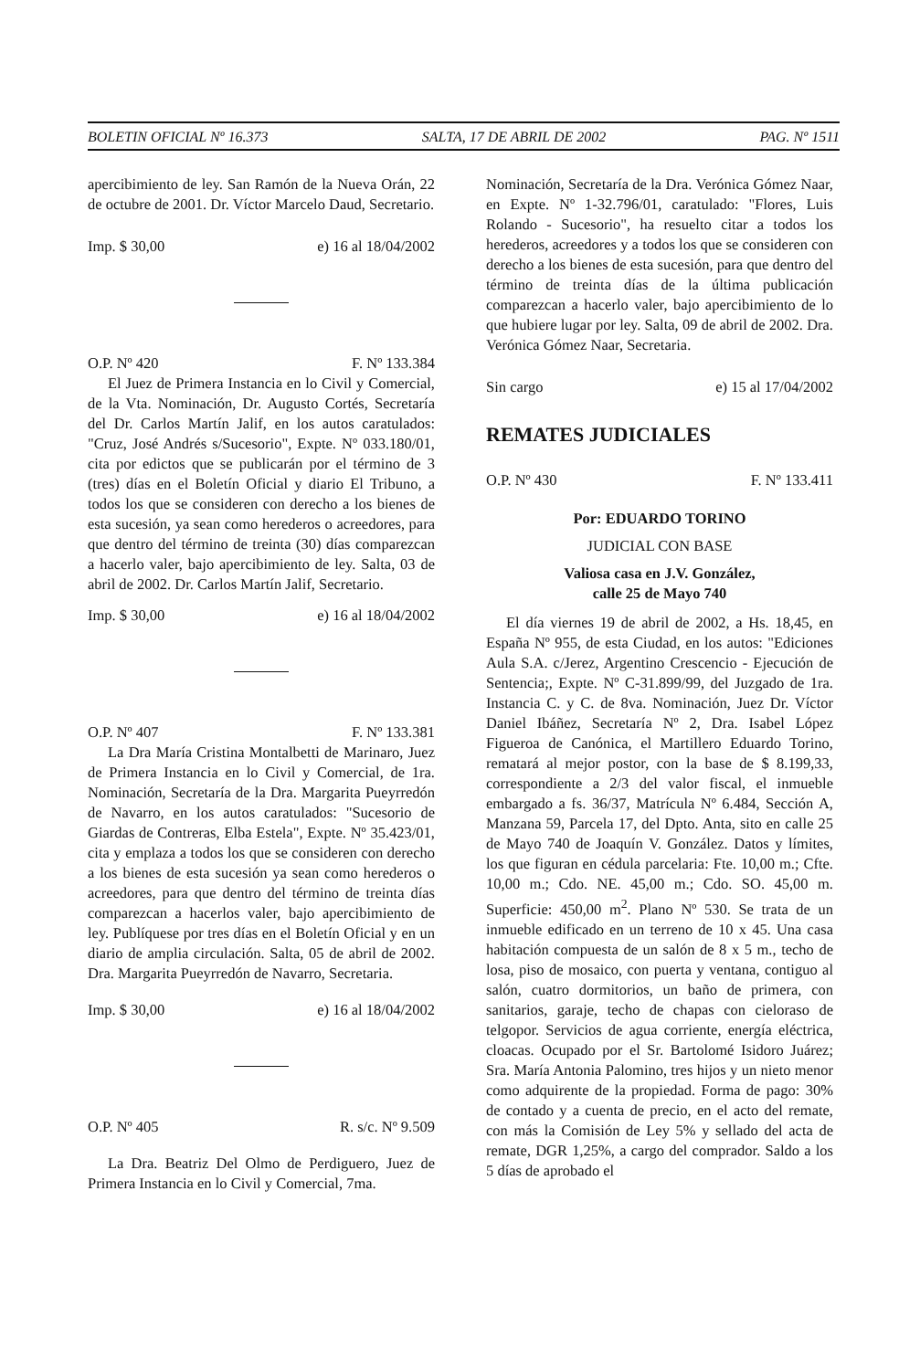BOLETIN OFICIAL Nº 16.373 SALTA, 17 DE ABRIL DE 2002 PAG. Nº 1511
apercibimiento de ley. San Ramón de la Nueva Orán, 22 de octubre de 2001. Dr. Víctor Marcelo Daud, Secretario.
Imp. $ 30,00 e) 16 al 18/04/2002
O.P. Nº 420 F. Nº 133.384
El Juez de Primera Instancia en lo Civil y Comercial, de la Vta. Nominación, Dr. Augusto Cortés, Secretaría del Dr. Carlos Martín Jalif, en los autos caratulados: "Cruz, José Andrés s/Sucesorio", Expte. Nº 033.180/01, cita por edictos que se publicarán por el término de 3 (tres) días en el Boletín Oficial y diario El Tribuno, a todos los que se consideren con derecho a los bienes de esta sucesión, ya sean como herederos o acreedores, para que dentro del término de treinta (30) días comparezcan a hacerlo valer, bajo apercibimiento de ley. Salta, 03 de abril de 2002. Dr. Carlos Martín Jalif, Secretario.
Imp. $ 30,00 e) 16 al 18/04/2002
O.P. Nº 407 F. Nº 133.381
La Dra María Cristina Montalbetti de Marinaro, Juez de Primera Instancia en lo Civil y Comercial, de 1ra. Nominación, Secretaría de la Dra. Margarita Pueyrredón de Navarro, en los autos caratulados: "Sucesorio de Giardas de Contreras, Elba Estela", Expte. Nº 35.423/01, cita y emplaza a todos los que se consideren con derecho a los bienes de esta sucesión ya sean como herederos o acreedores, para que dentro del término de treinta días comparezcan a hacerlos valer, bajo apercibimiento de ley. Publíquese por tres días en el Boletín Oficial y en un diario de amplia circulación. Salta, 05 de abril de 2002. Dra. Margarita Pueyrredón de Navarro, Secretaria.
Imp. $ 30,00 e) 16 al 18/04/2002
O.P. Nº 405 R. s/c. Nº 9.509
La Dra. Beatriz Del Olmo de Perdiguero, Juez de Primera Instancia en lo Civil y Comercial, 7ma.
Nominación, Secretaría de la Dra. Verónica Gómez Naar, en Expte. Nº 1-32.796/01, caratulado: "Flores, Luis Rolando - Sucesorio", ha resuelto citar a todos los herederos, acreedores y a todos los que se consideren con derecho a los bienes de esta sucesión, para que dentro del término de treinta días de la última publicación comparezcan a hacerlo valer, bajo apercibimiento de lo que hubiere lugar por ley. Salta, 09 de abril de 2002. Dra. Verónica Gómez Naar, Secretaria.
Sin cargo e) 15 al 17/04/2002
REMATES JUDICIALES
O.P. Nº 430 F. Nº 133.411
Por: EDUARDO TORINO
JUDICIAL CON BASE
Valiosa casa en J.V. González,
calle 25 de Mayo 740
El día viernes 19 de abril de 2002, a Hs. 18,45, en España Nº 955, de esta Ciudad, en los autos: "Ediciones Aula S.A. c/Jerez, Argentino Crescencio - Ejecución de Sentencia;, Expte. Nº C-31.899/99, del Juzgado de 1ra. Instancia C. y C. de 8va. Nominación, Juez Dr. Víctor Daniel Ibáñez, Secretaría Nº 2, Dra. Isabel López Figueroa de Canónica, el Martillero Eduardo Torino, rematará al mejor postor, con la base de $ 8.199,33, correspondiente a 2/3 del valor fiscal, el inmueble embargado a fs. 36/37, Matrícula Nº 6.484, Sección A, Manzana 59, Parcela 17, del Dpto. Anta, sito en calle 25 de Mayo 740 de Joaquín V. González. Datos y límites, los que figuran en cédula parcelaria: Fte. 10,00 m.; Cfte. 10,00 m.; Cdo. NE. 45,00 m.; Cdo. SO. 45,00 m. Superficie: 450,00 m<sup>2</sup>. Plano Nº 530. Se trata de un inmueble edificado en un terreno de 10 x 45. Una casa habitación compuesta de un salón de 8 x 5 m., techo de losa, piso de mosaico, con puerta y ventana, contiguo al salón, cuatro dormitorios, un baño de primera, con sanitarios, garaje, techo de chapas con cieloraso de telgopor. Servicios de agua corriente, energía eléctrica, cloacas. Ocupado por el Sr. Bartolomé Isidoro Juárez; Sra. María Antonia Palomino, tres hijos y un nieto menor como adquirente de la propiedad. Forma de pago: 30% de contado y a cuenta de precio, en el acto del remate, con más la Comisión de Ley 5% y sellado del acta de remate, DGR 1,25%, a cargo del comprador. Saldo a los 5 días de aprobado el